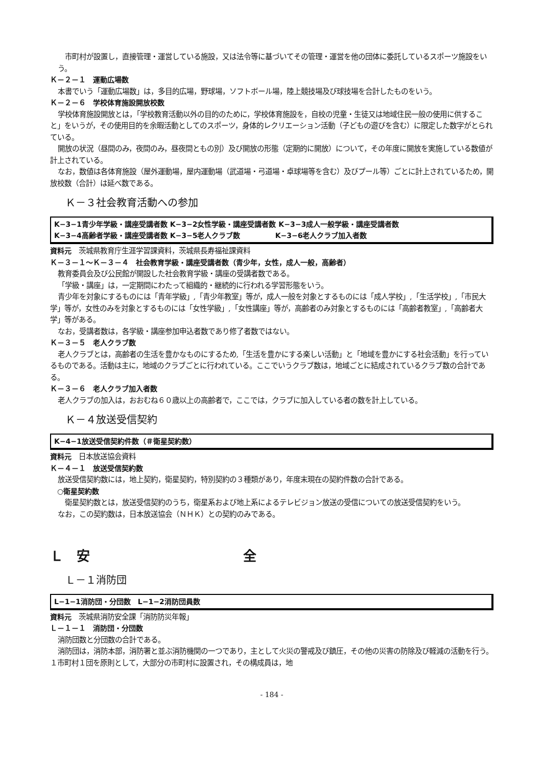市町村が設置し，直接管理・運営している施設，又は法令等に基づいてその管理・運営を他の団体に委託しているスポーツ施設をいう。
Ｋ－２－１　運動広場数
本書でいう「運動広場数」は，多目的広場，野球場，ソフトボール場，陸上競技場及び球技場を合計したものをいう。
Ｋ－２－６　学校体育施設開放校数
学校体育施設開放とは，「学校教育活動以外の目的のために，学校体育施設を，自校の児童・生徒又は地域住民一般の使用に供すること」をいうが，その使用目的を余暇活動としてのスポーツ，身体的レクリエーション活動（子どもの遊びを含む）に限定した数字がとられている。
開放の状況（昼間のみ，夜間のみ，昼夜間ともの別）及び開放の形態（定期的に開放）について，その年度に開放を実施している数値が計上されている。
なお，数値は各体育施設（屋外運動場，屋内運動場（武道場・弓道場・卓球場等を含む）及びプール等）ごとに計上されているため，開放校数（合計）は延べ数である。
Ｋ－３社会教育活動への参加
K−3−1青少年学級・講座受講者数 K−3−2女性学級・講座受講者数 K−3−3成人一般学級・講座受講者数
K−3−4高齢者学級・講座受講者数 K−3−5老人クラブ数 K−3−6老人クラブ加入者数
資料元　茨城県教育庁生涯学習課資料，茨城県長寿福祉課資料
Ｋ－３－１～Ｋ－３－４　社会教育学級・講座受講者数（青少年，女性，成人一般，高齢者）
教育委員会及び公民館が開設した社会教育学級・講座の受講者数である。
「学級・講座」は，一定期間にわたって組織的・継続的に行われる学習形態をいう。
青少年を対象にするものには「青年学級」,「青少年教室」等が，成人一般を対象とするものには「成人学校」,「生活学校」,「市民大学」等が，女性のみを対象とするものには「女性学級」,「女性講座」等が，高齢者のみ対象とするものには「高齢者教室」,「高齢者大学」等がある。
なお，受講者数は，各学級・講座参加申込者数であり修了者数ではない。
Ｋ－３－５　老人クラブ数
老人クラブとは，高齢者の生活を豊かなものにするため,「生活を豊かにする楽しい活動」と「地域を豊かにする社会活動」を行っているものである。活動は主に，地域のクラブごとに行われている。ここでいうクラブ数は，地域ごとに結成されているクラブ数の合計である。
Ｋ－３－６　老人クラブ加入者数
老人クラブの加入は，おおむね６０歳以上の高齢者で，ここでは，クラブに加入している者の数を計上している。
Ｋ－４放送受信契約
K−4−1放送受信契約件数（＃衛星契約数）
資料元　日本放送協会資料
Ｋ－４－１　放送受信契約数
放送受信契約数には，地上契約，衛星契約，特別契約の３種類があり，年度末現在の契約件数の合計である。
○衛星契約数
衛星契約数とは，放送受信契約のうち，衛星系および地上系によるテレビジョン放送の受信についての放送受信契約をいう。
なお，この契約数は，日本放送協会（ＮＨＫ）との契約のみである。
Ｌ　安 全
Ｌ－１消防団
L−1−1消防団・分団数　L−1−2消防団員数
資料元　茨城県消防安全課「消防防災年報」
Ｌ－１－１　消防団・分団数
消防団数と分団数の合計である。
消防団は，消防本部，消防署と並ぶ消防機関の一つであり，主として火災の警戒及び鎮圧，その他の災害の防除及び軽減の活動を行う。１市町村１団を原則として，大部分の市町村に設置され，その構成員は，地
- 184 -